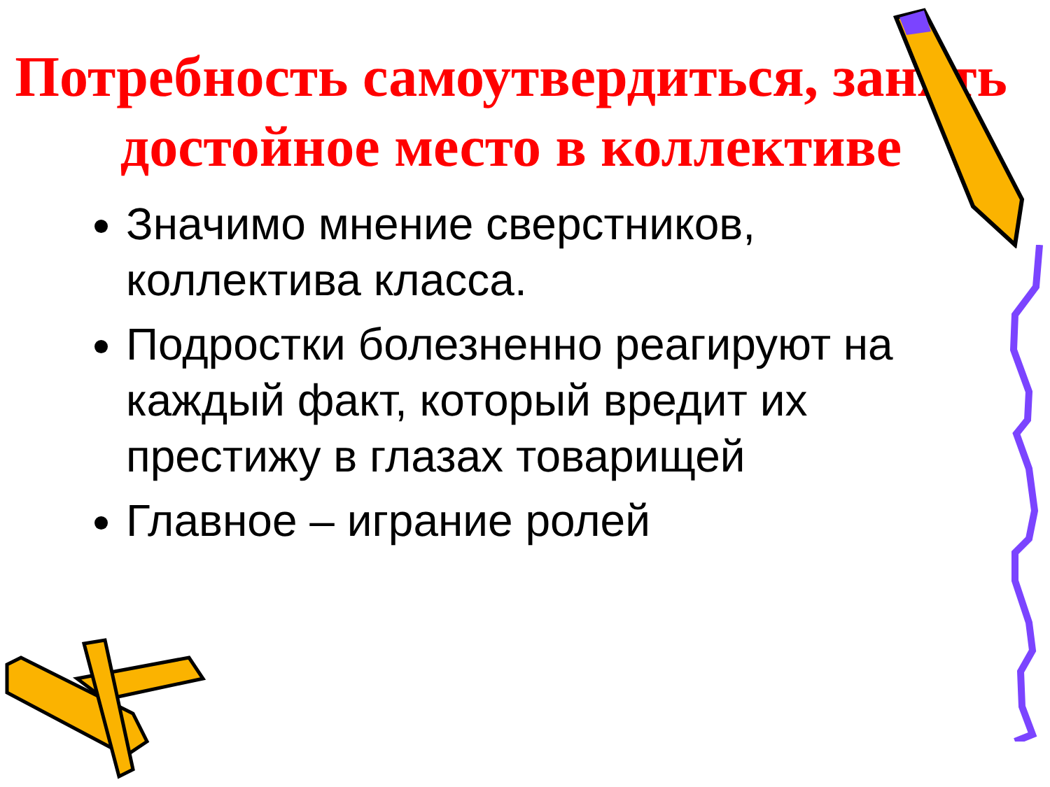Потребность самоутвердиться, занять достойное место в коллективе
Значимо мнение сверстников, коллектива класса.
Подростки болезненно реагируют на каждый факт, который вредит их престижу в глазах товарищей
Главное – играние ролей